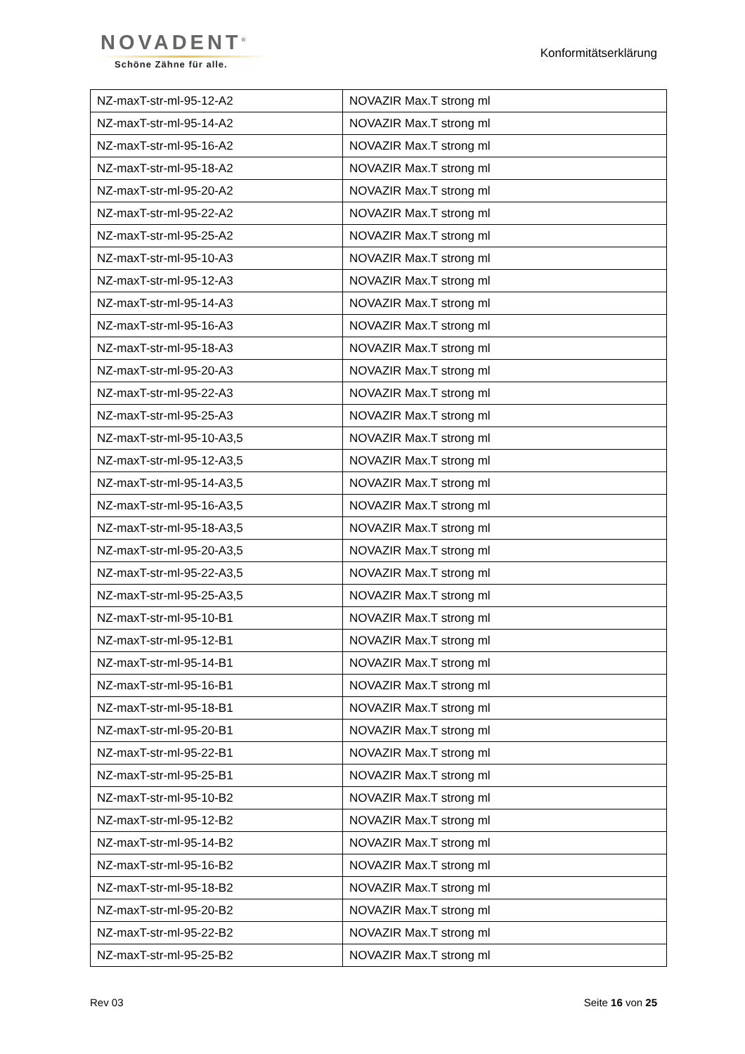NOVADENT<sup>®</sup>
Schöne Zähne für alle.
Konformitätserklärung
| NZ-maxT-str-ml-95-12-A2 | NOVAZIR Max.T strong ml |
| NZ-maxT-str-ml-95-14-A2 | NOVAZIR Max.T strong ml |
| NZ-maxT-str-ml-95-16-A2 | NOVAZIR Max.T strong ml |
| NZ-maxT-str-ml-95-18-A2 | NOVAZIR Max.T strong ml |
| NZ-maxT-str-ml-95-20-A2 | NOVAZIR Max.T strong ml |
| NZ-maxT-str-ml-95-22-A2 | NOVAZIR Max.T strong ml |
| NZ-maxT-str-ml-95-25-A2 | NOVAZIR Max.T strong ml |
| NZ-maxT-str-ml-95-10-A3 | NOVAZIR Max.T strong ml |
| NZ-maxT-str-ml-95-12-A3 | NOVAZIR Max.T strong ml |
| NZ-maxT-str-ml-95-14-A3 | NOVAZIR Max.T strong ml |
| NZ-maxT-str-ml-95-16-A3 | NOVAZIR Max.T strong ml |
| NZ-maxT-str-ml-95-18-A3 | NOVAZIR Max.T strong ml |
| NZ-maxT-str-ml-95-20-A3 | NOVAZIR Max.T strong ml |
| NZ-maxT-str-ml-95-22-A3 | NOVAZIR Max.T strong ml |
| NZ-maxT-str-ml-95-25-A3 | NOVAZIR Max.T strong ml |
| NZ-maxT-str-ml-95-10-A3,5 | NOVAZIR Max.T strong ml |
| NZ-maxT-str-ml-95-12-A3,5 | NOVAZIR Max.T strong ml |
| NZ-maxT-str-ml-95-14-A3,5 | NOVAZIR Max.T strong ml |
| NZ-maxT-str-ml-95-16-A3,5 | NOVAZIR Max.T strong ml |
| NZ-maxT-str-ml-95-18-A3,5 | NOVAZIR Max.T strong ml |
| NZ-maxT-str-ml-95-20-A3,5 | NOVAZIR Max.T strong ml |
| NZ-maxT-str-ml-95-22-A3,5 | NOVAZIR Max.T strong ml |
| NZ-maxT-str-ml-95-25-A3,5 | NOVAZIR Max.T strong ml |
| NZ-maxT-str-ml-95-10-B1 | NOVAZIR Max.T strong ml |
| NZ-maxT-str-ml-95-12-B1 | NOVAZIR Max.T strong ml |
| NZ-maxT-str-ml-95-14-B1 | NOVAZIR Max.T strong ml |
| NZ-maxT-str-ml-95-16-B1 | NOVAZIR Max.T strong ml |
| NZ-maxT-str-ml-95-18-B1 | NOVAZIR Max.T strong ml |
| NZ-maxT-str-ml-95-20-B1 | NOVAZIR Max.T strong ml |
| NZ-maxT-str-ml-95-22-B1 | NOVAZIR Max.T strong ml |
| NZ-maxT-str-ml-95-25-B1 | NOVAZIR Max.T strong ml |
| NZ-maxT-str-ml-95-10-B2 | NOVAZIR Max.T strong ml |
| NZ-maxT-str-ml-95-12-B2 | NOVAZIR Max.T strong ml |
| NZ-maxT-str-ml-95-14-B2 | NOVAZIR Max.T strong ml |
| NZ-maxT-str-ml-95-16-B2 | NOVAZIR Max.T strong ml |
| NZ-maxT-str-ml-95-18-B2 | NOVAZIR Max.T strong ml |
| NZ-maxT-str-ml-95-20-B2 | NOVAZIR Max.T strong ml |
| NZ-maxT-str-ml-95-22-B2 | NOVAZIR Max.T strong ml |
| NZ-maxT-str-ml-95-25-B2 | NOVAZIR Max.T strong ml |
Rev 03 Seite 16 von 25